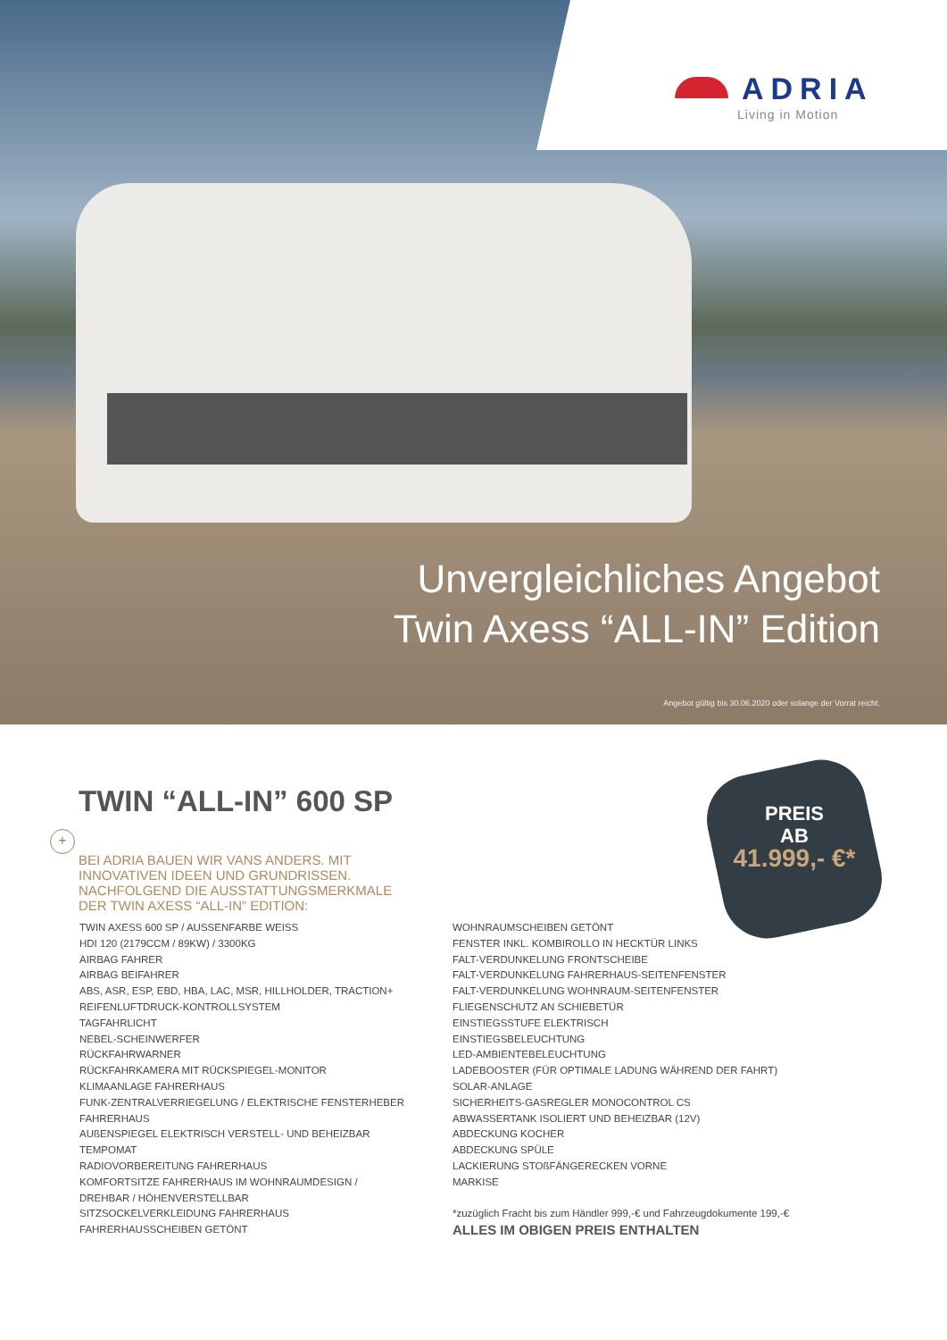ADRIA
Living in Motion
Unvergleichliches Angebot
Twin Axess “ALL-IN” Edition
Angebot gültig bis 30.06.2020 oder solange der Vorrat reicht.
PREIS
AB
41.999,- €*
TWIN “ALL-IN” 600 SP
+
BEI ADRIA BAUEN WIR VANS ANDERS. MIT
INNOVATIVEN IDEEN UND GRUNDRISSEN.
NACHFOLGEND DIE AUSSTATTUNGSMERKMALE
DER TWIN AXESS “ALL-IN” EDITION:
TWIN AXESS 600 SP / AUSSENFARBE WEISS
HDI 120 (2179CCM / 89KW) / 3300KG
AIRBAG FAHRER
AIRBAG BEIFAHRER
ABS, ASR, ESP, EBD, HBA, LAC, MSR, HILLHOLDER, TRACTION+
REIFENLUFTDRUCK-KONTROLLSYSTEM
TAGFAHRLICHT
NEBEL-SCHEINWERFER
RÜCKFAHRWARNER
RÜCKFAHRKAMERA MIT RÜCKSPIEGEL-MONITOR
KLIMAANLAGE FAHRERHAUS
FUNK-ZENTRALVERRIEGELUNG / ELEKTRISCHE FENSTERHEBER
FAHRERHAUS
AUßENSPIEGEL ELEKTRISCH VERSTELL- UND BEHEIZBAR
TEMPOMAT
RADIOVORBEREITUNG FAHRERHAUS
KOMFORTSITZE FAHRERHAUS IM WOHNRAUMDESIGN /
DREHBAR / HÖHENVERSTELLBAR
SITZSOCKELVERKLEIDUNG FAHRERHAUS
FAHRERHAUSSCHEIBEN GETÖNT
WOHNRAUMSCHEIBEN GETÖNT
FENSTER INKL. KOMBIROLLO IN HECKTÜR LINKS
FALT-VERDUNKELUNG FRONTSCHEIBE
FALT-VERDUNKELUNG FAHRERHAUS-SEITENFENSTER
FALT-VERDUNKELUNG WOHNRAUM-SEITENFENSTER
FLIEGENSCHUTZ AN SCHIEBETÜR
EINSTIEGSSTUFE ELEKTRISCH
EINSTIEGSBELEUCHTUNG
LED-AMBIENTEBELEUCHTUNG
LADEBOOSTER (FÜR OPTIMALE LADUNG WÄHREND DER FAHRT)
SOLAR-ANLAGE
SICHERHEITS-GASREGLER MONOCONTROL CS
ABWASSERTANK ISOLIERT UND BEHEIZBAR (12V)
ABDECKUNG KOCHER
ABDECKUNG SPÜLE
LACKIERUNG STOßFÄNGERECKEN VORNE
MARKISE
*zuzüglich Fracht bis zum Händler 999,-€ und Fahrzeugdokumente 199,-€
ALLES IM OBIGEN PREIS ENTHALTEN